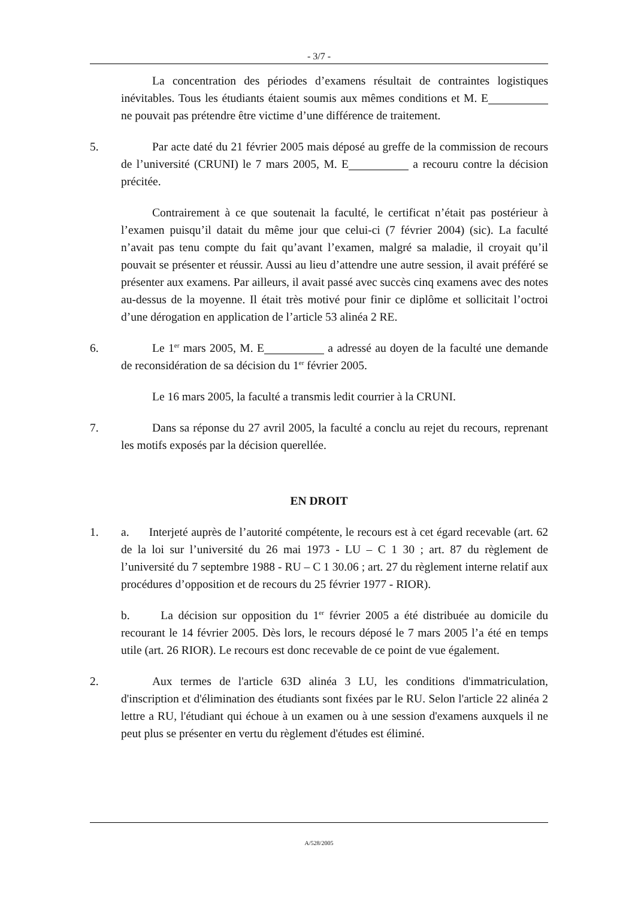- 3/7 -
La concentration des périodes d’examens résultait de contraintes logistiques inévitables. Tous les étudiants étaient soumis aux mêmes conditions et M. E ne pouvait pas prétendre être victime d’une différence de traitement.
5. Par acte daté du 21 février 2005 mais déposé au greffe de la commission de recours de l’université (CRUNI) le 7 mars 2005, M. E a recouru contre la décision précitée.
Contrairement à ce que soutenait la faculté, le certificat n’était pas postérieur à l’examen puisqu’il datait du même jour que celui-ci (7 février 2004) (sic). La faculté n’avait pas tenu compte du fait qu’avant l’examen, malgré sa maladie, il croyait qu’il pouvait se présenter et réussir. Aussi au lieu d’attendre une autre session, il avait préféré se présenter aux examens. Par ailleurs, il avait passé avec succès cinq examens avec des notes au-dessus de la moyenne. Il était très motivé pour finir ce diplôme et sollicitait l’octroi d’une dérogation en application de l’article 53 alinéa 2 RE.
6. Le 1<sup>er</sup> mars 2005, M. E a adressé au doyen de la faculté une demande de reconsidération de sa décision du 1<sup>er</sup> février 2005.
Le 16 mars 2005, la faculté a transmis ledit courrier à la CRUNI.
7. Dans sa réponse du 27 avril 2005, la faculté a conclu au rejet du recours, reprenant les motifs exposés par la décision querellée.
EN DROIT
1. a. Interjeté auprès de l’autorité compétente, le recours est à cet égard recevable (art. 62 de la loi sur l’université du 26 mai 1973 - LU – C 1 30 ; art. 87 du règlement de l’université du 7 septembre 1988 - RU – C 1 30.06 ; art. 27 du règlement interne relatif aux procédures d’opposition et de recours du 25 février 1977 - RIOR).
b. La décision sur opposition du 1<sup>er</sup> février 2005 a été distribuée au domicile du recourant le 14 février 2005. Dès lors, le recours déposé le 7 mars 2005 l’a été en temps utile (art. 26 RIOR). Le recours est donc recevable de ce point de vue également.
2. Aux termes de l'article 63D alinéa 3 LU, les conditions d'immatriculation, d'inscription et d'élimination des étudiants sont fixées par le RU. Selon l'article 22 alinéa 2 lettre a RU, l'étudiant qui échoue à un examen ou à une session d'examens auxquels il ne peut plus se présenter en vertu du règlement d'études est éliminé.
A/528/2005